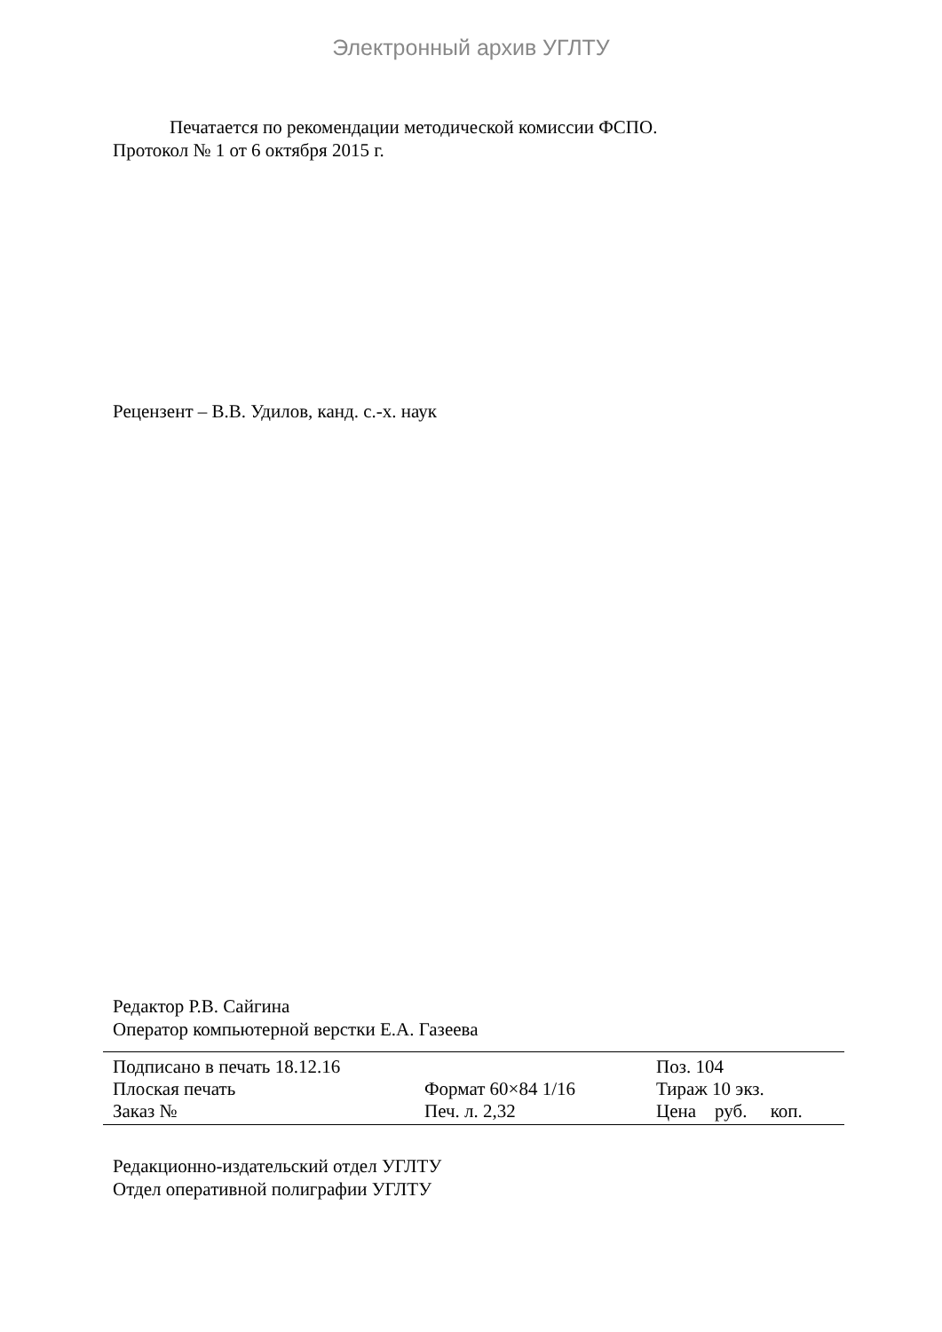Электронный архив УГЛТУ
Печатается по рекомендации методической комиссии ФСПО.
Протокол № 1 от 6 октября 2015 г.
Рецензент – В.В. Удилов, канд. с.-х. наук
Редактор Р.В. Сайгина
Оператор компьютерной верстки Е.А. Газеева
| Подписано в печать 18.12.16 | | Поз. 104 |
| Плоская печать | Формат 60×84 1/16 | Тираж 10 экз. |
| Заказ № | Печ. л. 2,32 | Цена руб. коп. |
Редакционно-издательский отдел УГЛТУ
Отдел оперативной полиграфии УГЛТУ